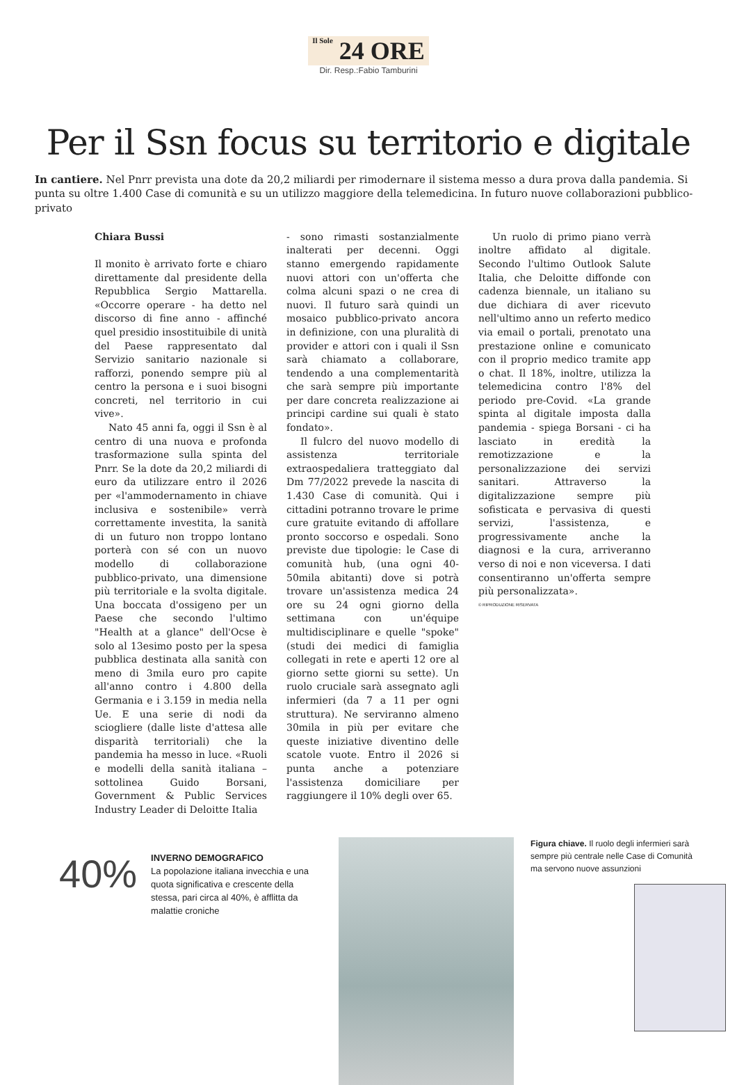Il Sole 24 ORE
Dir. Resp.:Fabio Tamburini
Per il Ssn focus su territorio e digitale
In cantiere. Nel Pnrr prevista una dote da 20,2 miliardi per rimodernare il sistema messo a dura prova dalla pandemia. Si punta su oltre 1.400 Case di comunità e su un utilizzo maggiore della telemedicina. In futuro nuove collaborazioni pubblico-privato
Chiara Bussi
Il monito è arrivato forte e chiaro direttamente dal presidente della Repubblica Sergio Mattarella. «Occorre operare - ha detto nel discorso di fine anno - affinché quel presidio insostituibile di unità del Paese rappresentato dal Servizio sanitario nazionale si rafforzi, ponendo sempre più al centro la persona e i suoi bisogni concreti, nel territorio in cui vive».
Nato 45 anni fa, oggi il Ssn è al centro di una nuova e profonda trasformazione sulla spinta del Pnrr. Se la dote da 20,2 miliardi di euro da utilizzare entro il 2026 per «l'ammodernamento in chiave inclusiva e sostenibile» verrà correttamente investita, la sanità di un futuro non troppo lontano porterà con sé con un nuovo modello di collaborazione pubblico-privato, una dimensione più territoriale e la svolta digitale. Una boccata d'ossigeno per un Paese che secondo l'ultimo "Health at a glance" dell'Ocse è solo al 13esimo posto per la spesa pubblica destinata alla sanità con meno di 3mila euro pro capite all'anno contro i 4.800 della Germania e i 3.159 in media nella Ue. E una serie di nodi da sciogliere (dalle liste d'attesa alle disparità territoriali) che la pandemia ha messo in luce. «Ruoli e modelli della sanità italiana – sottolinea Guido Borsani, Government & Public Services Industry Leader di Deloitte Italia
- sono rimasti sostanzialmente inalterati per decenni. Oggi stanno emergendo rapidamente nuovi attori con un'offerta che colma alcuni spazi o ne crea di nuovi. Il futuro sarà quindi un mosaico pubblico-privato ancora in definizione, con una pluralità di provider e attori con i quali il Ssn sarà chiamato a collaborare, tendendo a una complementarità che sarà sempre più importante per dare concreta realizzazione ai principi cardine sui quali è stato fondato».
Il fulcro del nuovo modello di assistenza territoriale extraospedaliera tratteggiato dal Dm 77/2022 prevede la nascita di 1.430 Case di comunità. Qui i cittadini potranno trovare le prime cure gratuite evitando di affollare pronto soccorso e ospedali. Sono previste due tipologie: le Case di comunità hub, (una ogni 40-50mila abitanti) dove si potrà trovare un'assistenza medica 24 ore su 24 ogni giorno della settimana con un'équipe multidisciplinare e quelle "spoke" (studi dei medici di famiglia collegati in rete e aperti 12 ore al giorno sette giorni su sette). Un ruolo cruciale sarà assegnato agli infermieri (da 7 a 11 per ogni struttura). Ne serviranno almeno 30mila in più per evitare che queste iniziative diventino delle scatole vuote. Entro il 2026 si punta anche a potenziare l'assistenza domiciliare per raggiungere il 10% degli over 65.
Un ruolo di primo piano verrà inoltre affidato al digitale. Secondo l'ultimo Outlook Salute Italia, che Deloitte diffonde con cadenza biennale, un italiano su due dichiara di aver ricevuto nell'ultimo anno un referto medico via email o portali, prenotato una prestazione online e comunicato con il proprio medico tramite app o chat. Il 18%, inoltre, utilizza la telemedicina contro l'8% del periodo pre-Covid. «La grande spinta al digitale imposta dalla pandemia - spiega Borsani - ci ha lasciato in eredità la remotizzazione e la personalizzazione dei servizi sanitari. Attraverso la digitalizzazione sempre più sofisticata e pervasiva di questi servizi, l'assistenza, e progressivamente anche la diagnosi e la cura, arriveranno verso di noi e non viceversa. I dati consentiranno un'offerta sempre più personalizzata».
© RIPRODUZIONE RISERVATA
40%
INVERNO DEMOGRAFICO
La popolazione italiana invecchia e una quota significativa e crescente della stessa, pari circa al 40%, è afflitta da malattie croniche
Figura chiave. Il ruolo degli infermieri sarà sempre più centrale nelle Case di Comunità ma servono nuove assunzioni